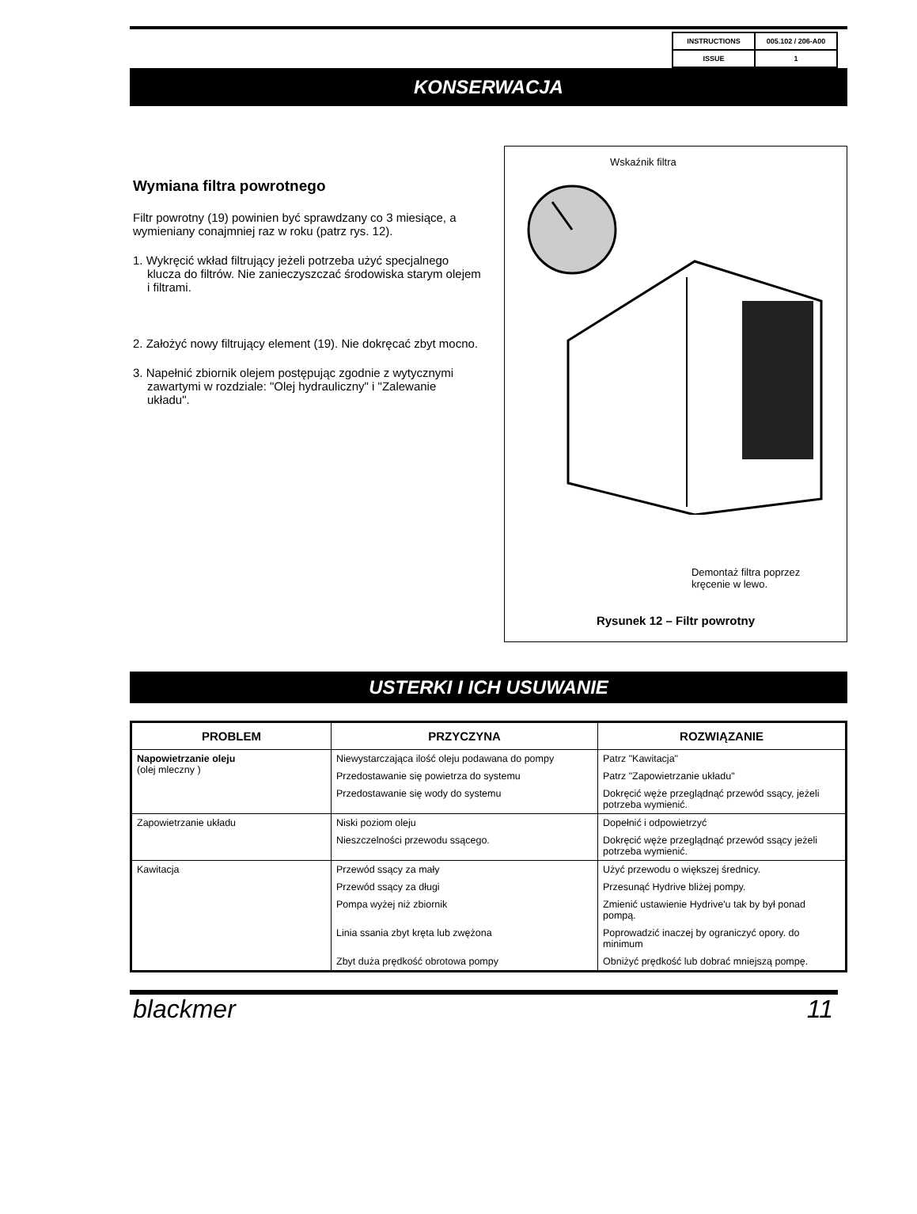| INSTRUCTIONS | 005.102 / 206-A00 |
| ISSUE | 1 |
KONSERWACJA
Wymiana filtra powrotnego
Filtr powrotny (19) powinien być sprawdzany co 3 miesiące, a wymieniany conajmniej raz w roku (patrz rys. 12).
1. Wykręcić wkład filtrujący jeżeli potrzeba użyć specjalnego klucza do filtrów. Nie zanieczyszczać środowiska starym olejem i filtrami.
2. Założyć nowy filtrujący element (19). Nie dokręcać zbyt mocno.
3. Napełnić zbiornik olejem postępując zgodnie z wytycznymi zawartymi w rozdziale: "Olej hydrauliczny" i "Zalewanie układu".
Wskaźnik filtra
Demontaż filtra poprzez
kręcenie w lewo.
Rysunek 12 – Filtr powrotny
USTERKI I ICH USUWANIE
| PROBLEM | PRZYCZYNA | ROZWIĄZANIE |
| --- | --- | --- |
| Napowietrzanie oleju (olej mleczny ) | Niewystarczająca ilość oleju podawana do pompy | Patrz "Kawitacja" |
| | Przedostawanie się powietrza do systemu | Patrz "Zapowietrzanie układu" |
| | Przedostawanie się wody do systemu | Dokręcić węże przeglądnąć przewód ssący, jeżeli potrzeba wymienić. |
| Zapowietrzanie układu | Niski poziom oleju | Dopełnić i odpowietrzyć |
| | Nieszczelności przewodu ssącego. | Dokręcić węże przeglądnąć przewód ssący jeżeli potrzeba wymienić. |
| Kawitacja | Przewód ssący za mały | Użyć przewodu o większej średnicy. |
| | Przewód ssący za długi | Przesunąć Hydrive bliżej pompy. |
| | Pompa wyżej niż zbiornik | Zmienić ustawienie Hydrive'u tak by był ponad pompą. |
| | Linia ssania zbyt kręta lub zwężona | Poprowadzić inaczej by ograniczyć opory. do minimum |
| | Zbyt duża prędkość obrotowa pompy | Obniżyć prędkość lub dobrać mniejszą pompę. |
blackmer 11